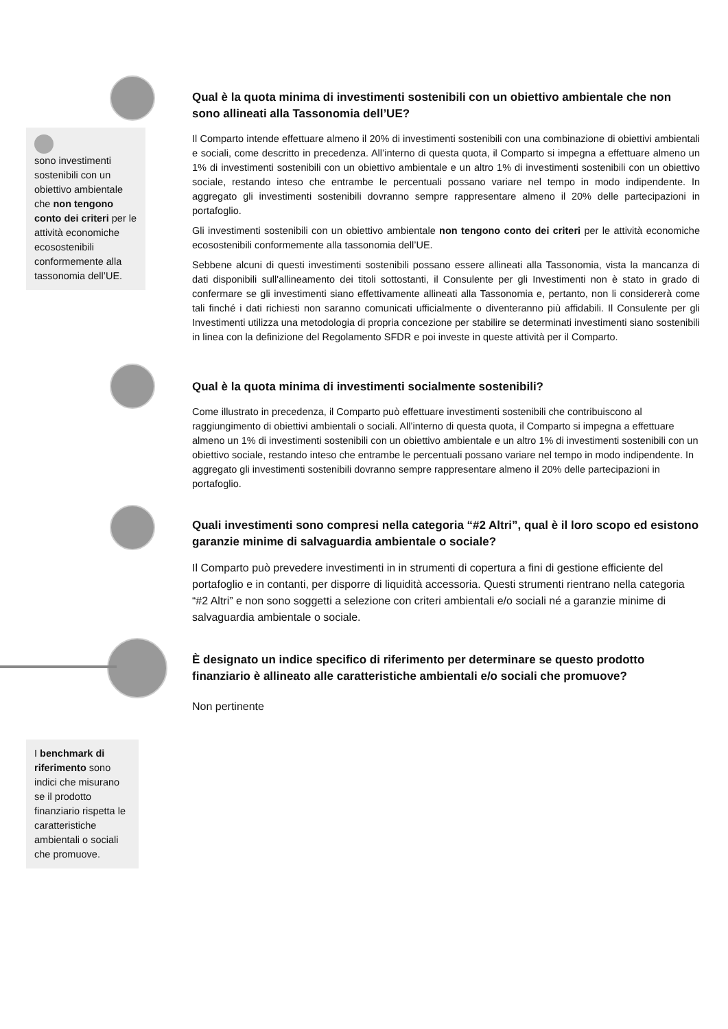sono investimenti sostenibili con un obiettivo ambientale che non tengono conto dei criteri per le attività economiche ecosostenibili conformemente alla tassonomia dell’UE.
Qual è la quota minima di investimenti sostenibili con un obiettivo ambientale che non sono allineati alla Tassonomia dell’UE?
Il Comparto intende effettuare almeno il 20% di investimenti sostenibili con una combinazione di obiettivi ambientali e sociali, come descritto in precedenza. All’interno di questa quota, il Comparto si impegna a effettuare almeno un 1% di investimenti sostenibili con un obiettivo ambientale e un altro 1% di investimenti sostenibili con un obiettivo sociale, restando inteso che entrambe le percentuali possano variare nel tempo in modo indipendente. In aggregato gli investimenti sostenibili dovranno sempre rappresentare almeno il 20% delle partecipazioni in portafoglio.
Gli investimenti sostenibili con un obiettivo ambientale non tengono conto dei criteri per le attività economiche ecosostenibili conformemente alla tassonomia dell’UE.
Sebbene alcuni di questi investimenti sostenibili possano essere allineati alla Tassonomia, vista la mancanza di dati disponibili sull'allineamento dei titoli sottostanti, il Consulente per gli Investimenti non è stato in grado di confermare se gli investimenti siano effettivamente allineati alla Tassonomia e, pertanto, non li considererà come tali finché i dati richiesti non saranno comunicati ufficialmente o diventeranno più affidabili. Il Consulente per gli Investimenti utilizza una metodologia di propria concezione per stabilire se determinati investimenti siano sostenibili in linea con la definizione del Regolamento SFDR e poi investe in queste attività per il Comparto.
Qual è la quota minima di investimenti socialmente sostenibili?
Come illustrato in precedenza, il Comparto può effettuare investimenti sostenibili che contribuiscono al raggiungimento di obiettivi ambientali o sociali. All’interno di questa quota, il Comparto si impegna a effettuare almeno un 1% di investimenti sostenibili con un obiettivo ambientale e un altro 1% di investimenti sostenibili con un obiettivo sociale, restando inteso che entrambe le percentuali possano variare nel tempo in modo indipendente. In aggregato gli investimenti sostenibili dovranno sempre rappresentare almeno il 20% delle partecipazioni in portafoglio.
Quali investimenti sono compresi nella categoria “#2 Altri”, qual è il loro scopo ed esistono garanzie minime di salvaguardia ambientale o sociale?
Il Comparto può prevedere investimenti in in strumenti di copertura a fini di gestione efficiente del portafoglio e in contanti, per disporre di liquidità accessoria. Questi strumenti rientrano nella categoria “#2 Altri” e non sono soggetti a selezione con criteri ambientali e/o sociali né a garanzie minime di salvaguardia ambientale o sociale.
I benchmark di riferimento sono indici che misurano se il prodotto finanziario rispetta le caratteristiche ambientali o sociali che promuove.
È designato un indice specifico di riferimento per determinare se questo prodotto finanziario è allineato alle caratteristiche ambientali e/o sociali che promuove?
Non pertinente